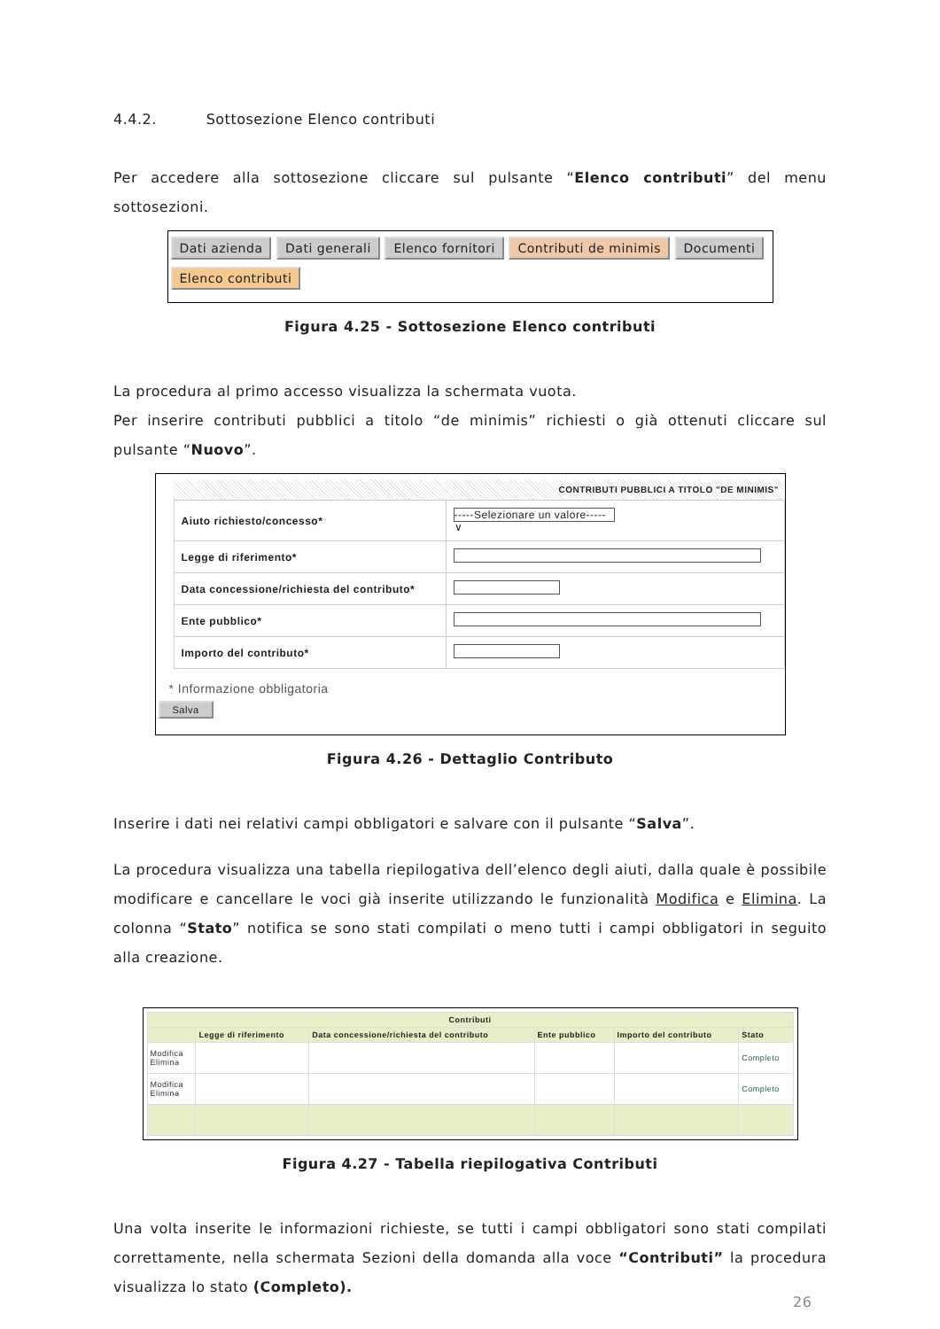4.4.2. Sottosezione Elenco contributi
Per accedere alla sottosezione cliccare sul pulsante “Elenco contributi” del menu sottosezioni.
Dati azienda Dati generali Elenco fornitori Contributi de minimis Documenti
Elenco contributi
Figura 4.25 - Sottosezione Elenco contributi
La procedura al primo accesso visualizza la schermata vuota.
Per inserire contributi pubblici a titolo “de minimis” richiesti o già ottenuti cliccare sul pulsante “Nuovo”.
| CONTRIBUTI PUBBLICI A TITOLO "DE MINIMIS" | |
| --- | --- |
| Aiuto richiesto/concesso* | -----Selezionare un valore----- ∨ |
| Legge di riferimento* | |
| Data concessione/richiesta del contributo* | |
| Ente pubblico* | |
| Importo del contributo* | |
* Informazione obbligatoria
Salva
Figura 4.26 - Dettaglio Contributo
Inserire i dati nei relativi campi obbligatori e salvare con il pulsante “Salva”.
La procedura visualizza una tabella riepilogativa dell’elenco degli aiuti, dalla quale è possibile modificare e cancellare le voci già inserite utilizzando le funzionalità Modifica e Elimina. La colonna “Stato” notifica se sono stati compilati o meno tutti i campi obbligatori in seguito alla creazione.
| Contributi | | | | | |
| --- | --- | --- | --- | --- | --- |
| | Legge di riferimento | Data concessione/richiesta del contributo | Ente pubblico | Importo del contributo | Stato |
| Modifica Elimina | | | | | Completo |
| Modifica Elimina | | | | | Completo |
Figura 4.27 - Tabella riepilogativa Contributi
Una volta inserite le informazioni richieste, se tutti i campi obbligatori sono stati compilati correttamente, nella schermata Sezioni della domanda alla voce “Contributi” la procedura visualizza lo stato (Completo).
26